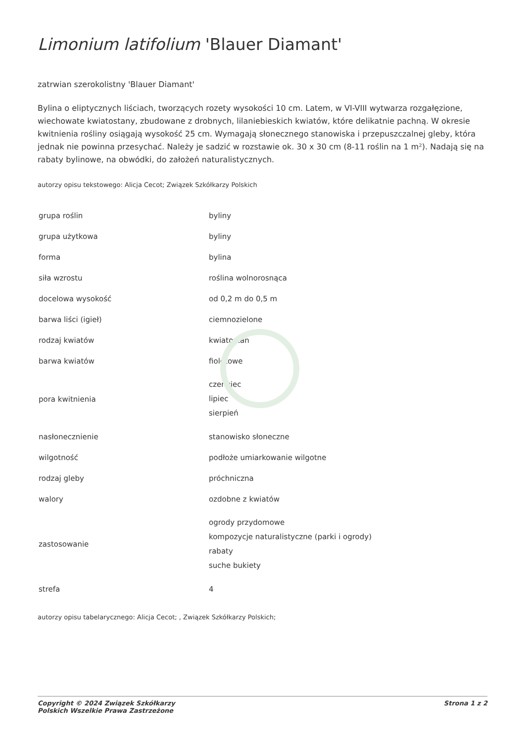Limonium latifolium 'Blauer Diamant'
zatrwian szerokolistny 'Blauer Diamant'
Bylina o eliptycznych liściach, tworzących rozety wysokości 10 cm. Latem, w VI-VIII wytwarza rozgałęzione, wiechowate kwiatostany, zbudowane z drobnych, lilaniebieskich kwiatów, które delikatnie pachną. W okresie kwitnienia rośliny osiągają wysokość 25 cm. Wymagają słonecznego stanowiska i przepuszczalnej gleby, która jednak nie powinna przesychać. Należy je sadzić w rozstawie ok. 30 x 30 cm (8-11 roślin na 1 m²). Nadają się na rabaty bylinowe, na obwódki, do założeń naturalistycznych.
autorzy opisu tekstowego: Alicja Cecot; Związek Szkółkarzy Polskich
| grupa roślin | byliny |
| grupa użytkowa | byliny |
| forma | bylina |
| siła wzrostu | roślina wolnorosnąca |
| docelowa wysokość | od 0,2 m do 0,5 m |
| barwa liści (igieł) | ciemnozielone |
| rodzaj kwiatów | kwiatostan |
| barwa kwiatów | fioletowe |
| pora kwitnienia | czerwiec lipiec sierpień |
| nasłonecznienie | stanowisko słoneczne |
| wilgotność | podłoże umiarkowanie wilgotne |
| rodzaj gleby | próchniczna |
| walory | ozdobne z kwiatów |
| zastosowanie | ogrody przydomowe kompozycje naturalistyczne (parki i ogrody) rabaty suche bukiety |
| strefa | 4 |
autorzy opisu tabelarycznego: Alicja Cecot; , Związek Szkółkarzy Polskich;
Copyright © 2024 Związek Szkółkarzy
Polskich Wszelkie Prawa Zastrzeżone
Strona 1 z 2